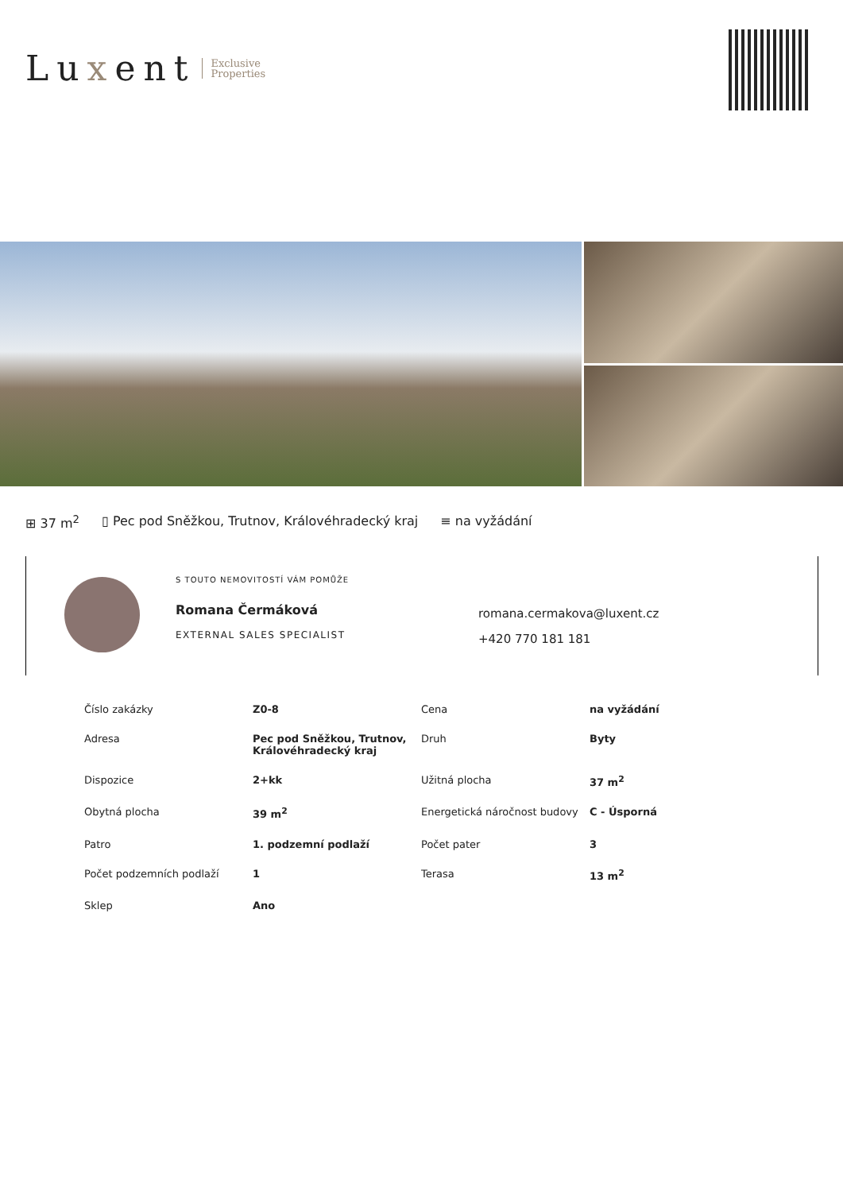Luxent
Exclusive
Properties
⊞ 37 m<sup>2</sup> ▯ Pec pod Sněžkou, Trutnov, Královéhradecký kraj ≡ na vyžádání
S TOUTO NEMOVITOSTÍ VÁM POMŮŽE
Romana Čermáková
EXTERNAL SALES SPECIALIST
romana.cermakova@luxent.cz
+420 770 181 181
| Číslo zakázky | Z0-8 | Cena | na vyžádání |
| Adresa | Pec pod Sněžkou, Trutnov, Královéhradecký kraj | Druh | Byty |
| Dispozice | 2+kk | Užitná plocha | 37 m<sup>2</sup> |
| Obytná plocha | 39 m<sup>2</sup> | Energetická náročnost budovy | C - Úsporná |
| Patro | 1. podzemní podlaží | Počet pater | 3 |
| Počet podzemních podlaží | 1 | Terasa | 13 m<sup>2</sup> |
| Sklep | Ano | | |